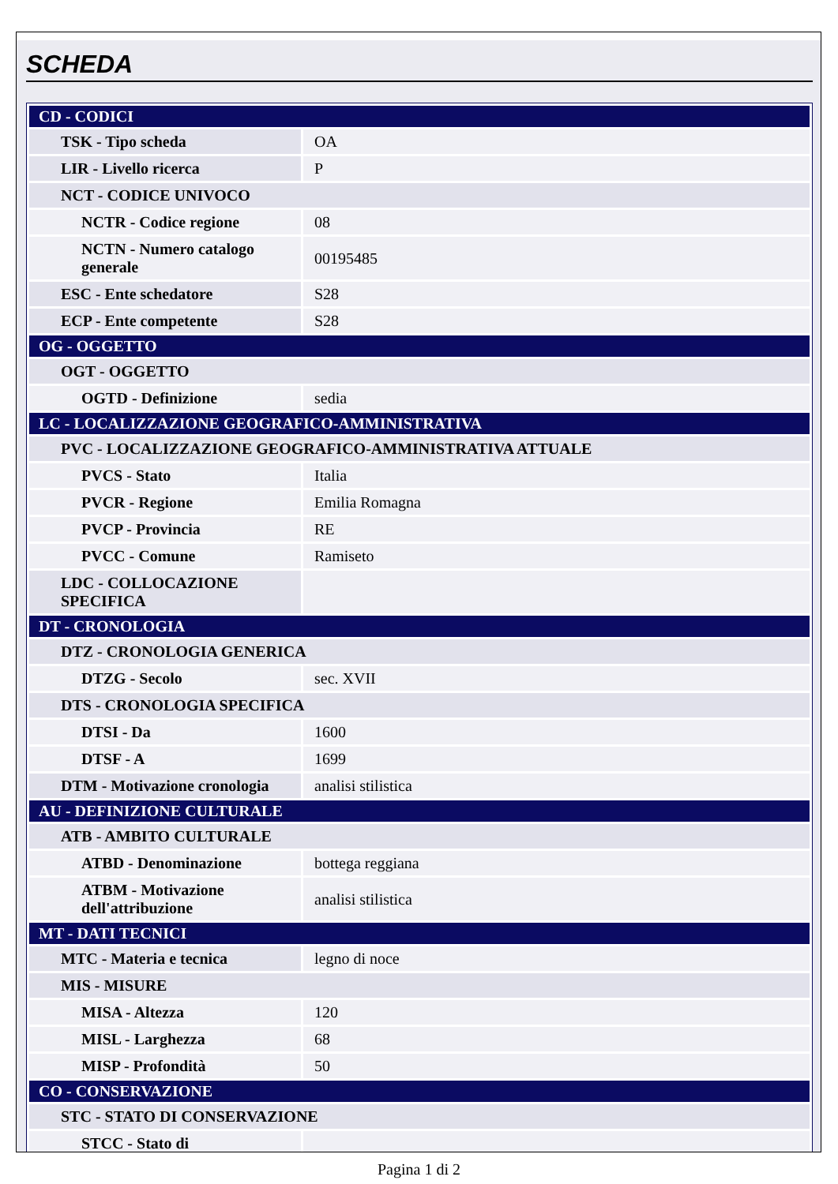SCHEDA
| CD - CODICI | |
| TSK - Tipo scheda | OA |
| LIR - Livello ricerca | P |
| NCT - CODICE UNIVOCO | |
| NCTR - Codice regione | 08 |
| NCTN - Numero catalogo generale | 00195485 |
| ESC - Ente schedatore | S28 |
| ECP - Ente competente | S28 |
| OG - OGGETTO | |
| OGT - OGGETTO | |
| OGTD - Definizione | sedia |
| LC - LOCALIZZAZIONE GEOGRAFICO-AMMINISTRATIVA | |
| PVC - LOCALIZZAZIONE GEOGRAFICO-AMMINISTRATIVA ATTUALE | |
| PVCS - Stato | Italia |
| PVCR - Regione | Emilia Romagna |
| PVCP - Provincia | RE |
| PVCC - Comune | Ramiseto |
| LDC - COLLOCAZIONE SPECIFICA | |
| DT - CRONOLOGIA | |
| DTZ - CRONOLOGIA GENERICA | |
| DTZG - Secolo | sec. XVII |
| DTS - CRONOLOGIA SPECIFICA | |
| DTSI - Da | 1600 |
| DTSF - A | 1699 |
| DTM - Motivazione cronologia | analisi stilistica |
| AU - DEFINIZIONE CULTURALE | |
| ATB - AMBITO CULTURALE | |
| ATBD - Denominazione | bottega reggiana |
| ATBM - Motivazione dell'attribuzione | analisi stilistica |
| MT - DATI TECNICI | |
| MTC - Materia e tecnica | legno di noce |
| MIS - MISURE | |
| MISA - Altezza | 120 |
| MISL - Larghezza | 68 |
| MISP - Profondità | 50 |
| CO - CONSERVAZIONE | |
| STC - STATO DI CONSERVAZIONE | |
| STCC - Stato di | |
Pagina 1 di 2